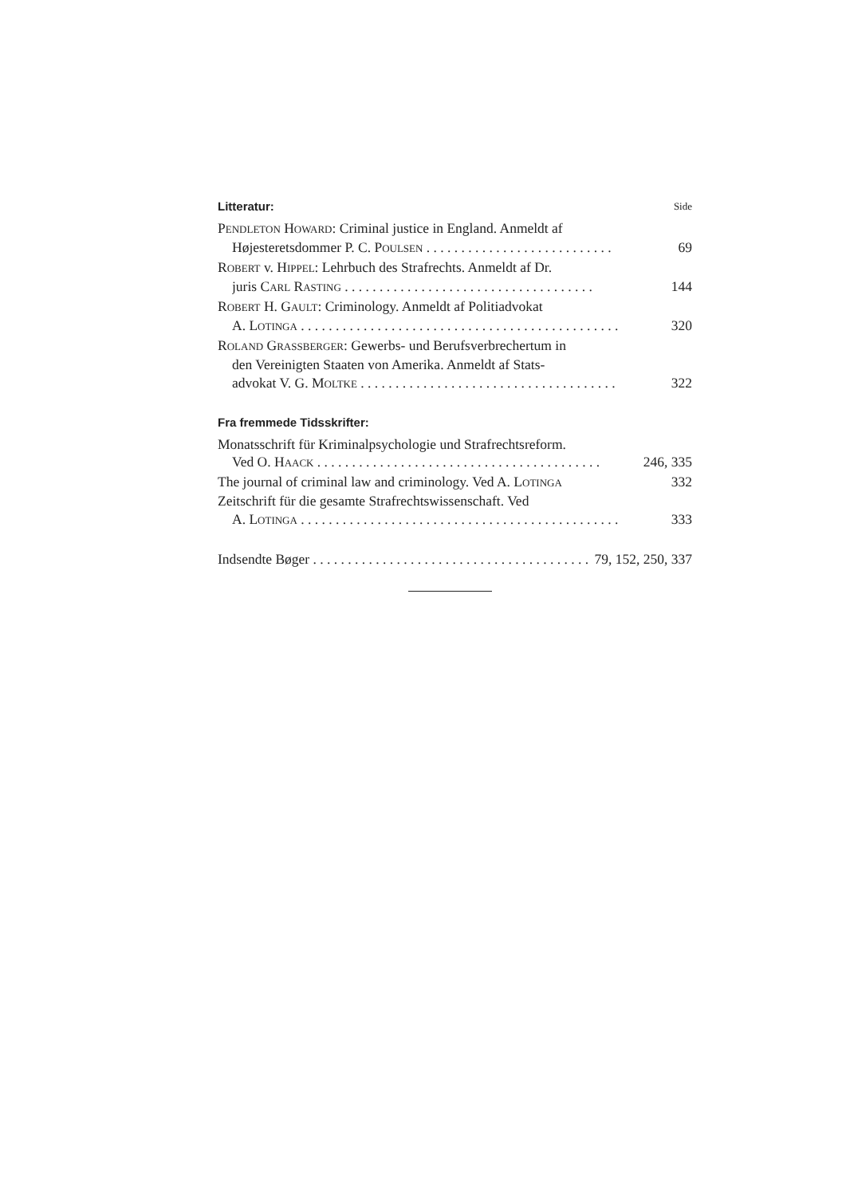Litteratur: Side
PENDLETON HOWARD: Criminal justice in England. Anmeldt af
Højesteretsdommer P. C. POULSEN . . . . . . . . . . . . . . . . . . . . . . . . . . . 69
ROBERT v. HIPPEL: Lehrbuch des Strafrechts. Anmeldt af Dr.
juris CARL RASTING . . . . . . . . . . . . . . . . . . . . . . . . . . . . . . . . . . . . 144
ROBERT H. GAULT: Criminology. Anmeldt af Politiadvokat
A. LOTINGA . . . . . . . . . . . . . . . . . . . . . . . . . . . . . . . . . . . . . . . . . . . . . . 320
ROLAND GRASSBERGER: Gewerbs- und Berufsverbrechertum in
den Vereinigten Staaten von Amerika. Anmeldt af Stats-
advokat V. G. MOLTKE . . . . . . . . . . . . . . . . . . . . . . . . . . . . . . . . . . . . . 322
Fra fremmede Tidsskrifter:
Monatsschrift für Kriminalpsychologie und Strafrechtsreform.
Ved O. HAACK . . . . . . . . . . . . . . . . . . . . . . . . . . . . . . . . . . . . . . . . . 246, 335
The journal of criminal law and criminology. Ved A. LOTINGA 332
Zeitschrift für die gesamte Strafrechtswissenschaft. Ved
A. LOTINGA . . . . . . . . . . . . . . . . . . . . . . . . . . . . . . . . . . . . . . . . . . . . . . 333
Indsendte Bøger . . . . . . . . . . . . . . . . . . . . . . . . . . . . . . . . . . . . . . . . 79, 152, 250, 337